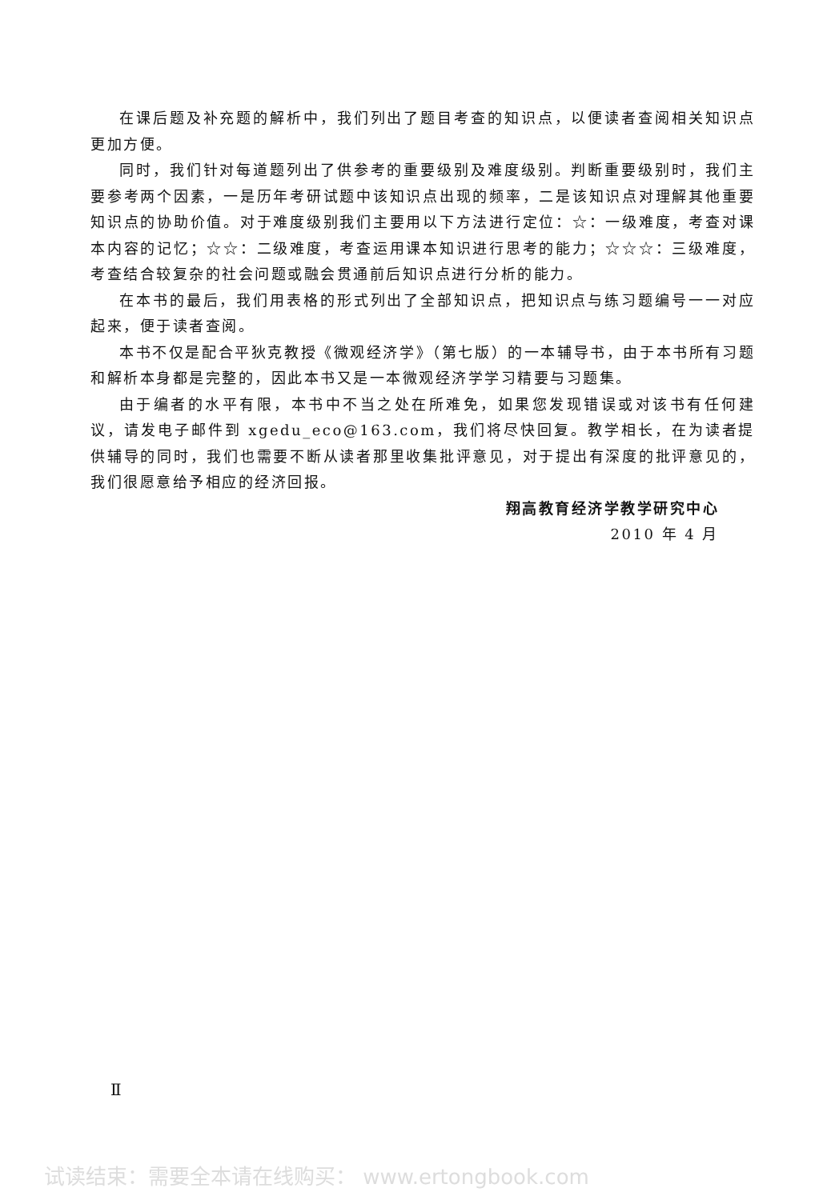在课后题及补充题的解析中，我们列出了题目考查的知识点，以便读者查阅相关知识点更加方便。
同时，我们针对每道题列出了供参考的重要级别及难度级别。判断重要级别时，我们主要参考两个因素，一是历年考研试题中该知识点出现的频率，二是该知识点对理解其他重要知识点的协助价值。对于难度级别我们主要用以下方法进行定位：☆：一级难度，考查对课本内容的记忆；☆☆：二级难度，考查运用课本知识进行思考的能力；☆☆☆：三级难度，考查结合较复杂的社会问题或融会贯通前后知识点进行分析的能力。
在本书的最后，我们用表格的形式列出了全部知识点，把知识点与练习题编号一一对应起来，便于读者查阅。
本书不仅是配合平狄克教授《微观经济学》（第七版）的一本辅导书，由于本书所有习题和解析本身都是完整的，因此本书又是一本微观经济学学习精要与习题集。
由于编者的水平有限，本书中不当之处在所难免，如果您发现错误或对该书有任何建议，请发电子邮件到 xgedu_eco@163.com，我们将尽快回复。教学相长，在为读者提供辅导的同时，我们也需要不断从读者那里收集批评意见，对于提出有深度的批评意见的，我们很愿意给予相应的经济回报。
翔高教育经济学教学研究中心
2010 年 4 月
Ⅱ
试读结束：需要全本请在线购买： www.ertongbook.com